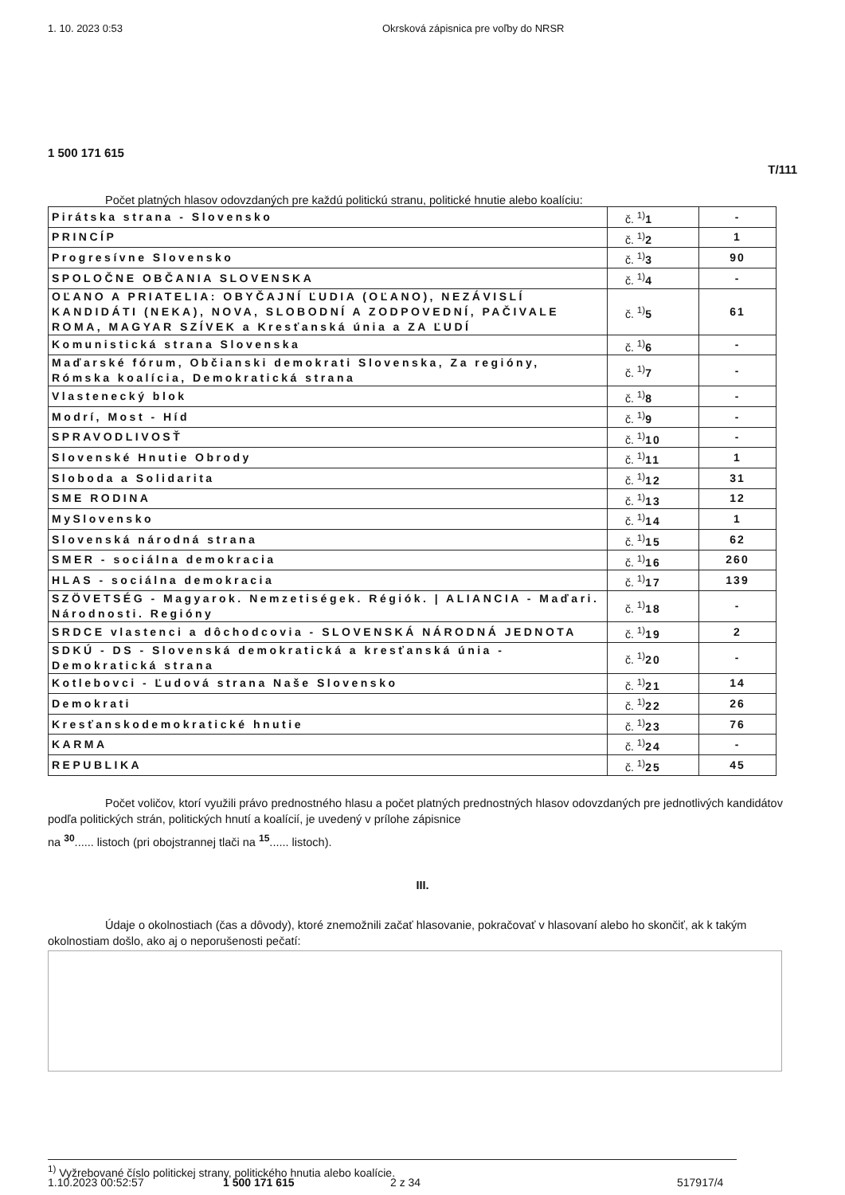1. 10. 2023 0:53 Okrsková zápisnica pre voľby do NRSR
1 500 171 615
T/111
Počet platných hlasov odovzdaných pre každú politickú stranu, politické hnutie alebo koalíciu:
| Pirátska strana - Slovensko | č. <sup>1)</sup> 1 | - |
| PRINCÍP | č. <sup>1)</sup> 2 | 1 |
| Progresívne Slovensko | č. <sup>1)</sup> 3 | 90 |
| SPOLOČNE OBČANIA SLOVENSKA | č. <sup>1)</sup> 4 | - |
| OĽANO A PRIATELIA: OBYČAJNÍ ĽUDIA (OĽANO), NEZÁVISLÍ KANDIDÁTI (NEKA), NOVA, SLOBODNÍ A ZODPOVEDNÍ, PAČIVALE ROMA, MAGYAR SZÍVEK a Kresťanská únia a ZA ĽUDÍ | č. <sup>1)</sup> 5 | 61 |
| Komunistická strana Slovenska | č. <sup>1)</sup> 6 | - |
| Maďarské fórum, Občianski demokrati Slovenska, Za regióny, Rómska koalícia, Demokratická strana | č. <sup>1)</sup> 7 | - |
| Vlastenecký blok | č. <sup>1)</sup> 8 | - |
| Modrí, Most - Híd | č. <sup>1)</sup> 9 | - |
| SPRAVODLIVOSŤ | č. <sup>1)</sup> 10 | - |
| Slovenské Hnutie Obrody | č. <sup>1)</sup> 11 | 1 |
| Sloboda a Solidarita | č. <sup>1)</sup> 12 | 31 |
| SME RODINA | č. <sup>1)</sup> 13 | 12 |
| MySlovensko | č. <sup>1)</sup> 14 | 1 |
| Slovenská národná strana | č. <sup>1)</sup> 15 | 62 |
| SMER - sociálna demokracia | č. <sup>1)</sup> 16 | 260 |
| HLAS - sociálna demokracia | č. <sup>1)</sup> 17 | 139 |
| SZÖVETSÉG - Magyarok. Nemzetiségek. Régiók. / ALIANCIA - Maďari. Národnosti. Regióny | č. <sup>1)</sup> 18 | - |
| SRDCE vlastenci a dôchodcovia - SLOVENSKÁ NÁRODNÁ JEDNOTA | č. <sup>1)</sup> 19 | 2 |
| SDKÚ - DS - Slovenská demokratická a kresťanská únia - Demokratická strana | č. <sup>1)</sup> 20 | - |
| Kotlebovci - Ľudová strana Naše Slovensko | č. <sup>1)</sup> 21 | 14 |
| Demokrati | č. <sup>1)</sup> 22 | 26 |
| Kresťanskodemokratické hnutie | č. <sup>1)</sup> 23 | 76 |
| KARMA | č. <sup>1)</sup> 24 | - |
| REPUBLIKA | č. <sup>1)</sup> 25 | 45 |
Počet voličov, ktorí využili právo prednostného hlasu a počet platných prednostných hlasov odovzdaných pre jednotlivých kandidátov podľa politických strán, politických hnutí a koalícií, je uvedený v prílohe zápisnice
na <sup>30</sup>...... listoch (pri obojstrannej tlači na <sup>15</sup>...... listoch).
III.
Údaje o okolnostiach (čas a dôvody), ktoré znemožnili začať hlasovanie, pokračovať v hlasovaní alebo ho skončiť, ak k takým okolnostiam došlo, ako aj o neporušenosti pečatí:
<sup>1)</sup> Vyžrebované číslo politickej strany, politického hnutia alebo koalície.
1.10.2023 00:52:57 1 500 171 615 2 z 34 517917/4